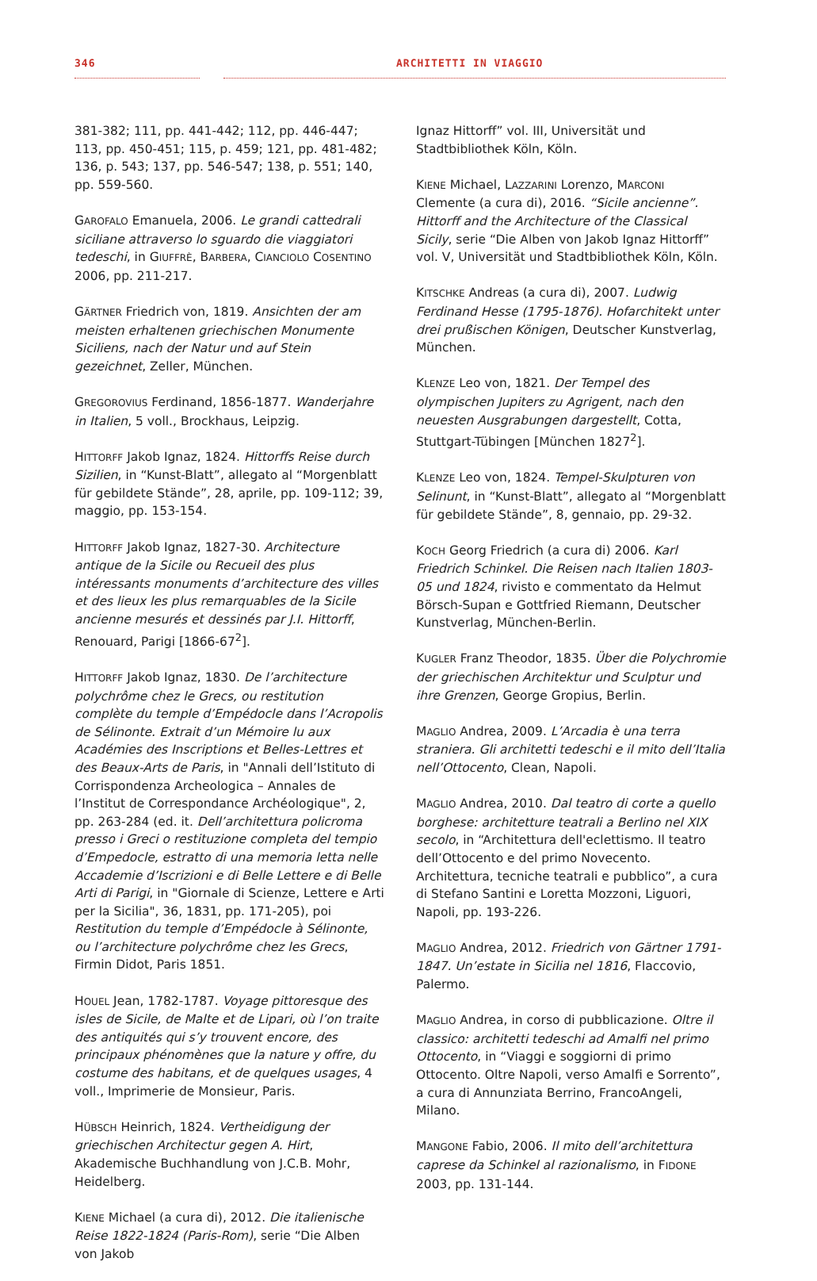346 ARCHITETTI IN VIAGGIO
381-382; 111, pp. 441-442; 112, pp. 446-447; 113, pp. 450-451; 115, p. 459; 121, pp. 481-482; 136, p. 543; 137, pp. 546-547; 138, p. 551; 140, pp. 559-560.
GAROFALO Emanuela, 2006. Le grandi cattedrali siciliane attraverso lo sguardo die viaggiatori tedeschi, in GIUFFRÈ, BARBERA, CIANCIOLO COSENTINO 2006, pp. 211-217.
GÄRTNER Friedrich von, 1819. Ansichten der am meisten erhaltenen griechischen Monumente Siciliens, nach der Natur und auf Stein gezeichnet, Zeller, München.
GREGOROVIUS Ferdinand, 1856-1877. Wanderjahre in Italien, 5 voll., Brockhaus, Leipzig.
HITTORFF Jakob Ignaz, 1824. Hittorffs Reise durch Sizilien, in “Kunst-Blatt”, allegato al “Morgenblatt für gebildete Stände”, 28, aprile, pp. 109-112; 39, maggio, pp. 153-154.
HITTORFF Jakob Ignaz, 1827-30. Architecture antique de la Sicile ou Recueil des plus intéressants monuments d’architecture des villes et des lieux les plus remarquables de la Sicile ancienne mesurés et dessinés par J.I. Hittorff, Renouard, Parigi [1866-67<sup>2</sup>].
HITTORFF Jakob Ignaz, 1830. De l’architecture polychrôme chez le Grecs, ou restitution complète du temple d’Empédocle dans l’Acropolis de Sélinonte. Extrait d’un Mémoire lu aux Académies des Inscriptions et Belles-Lettres et des Beaux-Arts de Paris, in "Annali dell’Istituto di Corrispondenza Archeologica – Annales de l’Institut de Correspondance Archéologique", 2, pp. 263-284 (ed. it. Dell’architettura policroma presso i Greci o restituzione completa del tempio d’Empedocle, estratto di una memoria letta nelle Accademie d’Iscrizioni e di Belle Lettere e di Belle Arti di Parigi, in "Giornale di Scienze, Lettere e Arti per la Sicilia", 36, 1831, pp. 171-205), poi Restitution du temple d’Empédocle à Sélinonte, ou l’architecture polychrôme chez les Grecs, Firmin Didot, Paris 1851.
HOUEL Jean, 1782-1787. Voyage pittoresque des isles de Sicile, de Malte et de Lipari, où l’on traite des antiquités qui s’y trouvent encore, des principaux phénomènes que la nature y offre, du costume des habitans, et de quelques usages, 4 voll., Imprimerie de Monsieur, Paris.
HÜBSCH Heinrich, 1824. Vertheidigung der griechischen Architectur gegen A. Hirt, Akademische Buchhandlung von J.C.B. Mohr, Heidelberg.
KIENE Michael (a cura di), 2012. Die italienische Reise 1822-1824 (Paris-Rom), serie “Die Alben von Jakob
Ignaz Hittorff” vol. III, Universität und Stadtbibliothek Köln, Köln.
KIENE Michael, LAZZARINI Lorenzo, MARCONI Clemente (a cura di), 2016. “Sicile ancienne”. Hittorff and the Architecture of the Classical Sicily, serie “Die Alben von Jakob Ignaz Hittorff” vol. V, Universität und Stadtbibliothek Köln, Köln.
KITSCHKE Andreas (a cura di), 2007. Ludwig Ferdinand Hesse (1795-1876). Hofarchitekt unter drei prußischen Königen, Deutscher Kunstverlag, München.
KLENZE Leo von, 1821. Der Tempel des olympischen Jupiters zu Agrigent, nach den neuesten Ausgrabungen dargestellt, Cotta, Stuttgart-Tübingen [München 1827<sup>2</sup>].
KLENZE Leo von, 1824. Tempel-Skulpturen von Selinunt, in “Kunst-Blatt”, allegato al “Morgenblatt für gebildete Stände”, 8, gennaio, pp. 29-32.
KOCH Georg Friedrich (a cura di) 2006. Karl Friedrich Schinkel. Die Reisen nach Italien 1803-05 und 1824, rivisto e commentato da Helmut Börsch-Supan e Gottfried Riemann, Deutscher Kunstverlag, München-Berlin.
KUGLER Franz Theodor, 1835. Über die Polychromie der griechischen Architektur und Sculptur und ihre Grenzen, George Gropius, Berlin.
MAGLIO Andrea, 2009. L’Arcadia è una terra straniera. Gli architetti tedeschi e il mito dell’Italia nell’Ottocento, Clean, Napoli.
MAGLIO Andrea, 2010. Dal teatro di corte a quello borghese: architetture teatrali a Berlino nel XIX secolo, in “Architettura dell'eclettismo. Il teatro dell’Ottocento e del primo Novecento. Architettura, tecniche teatrali e pubblico”, a cura di Stefano Santini e Loretta Mozzoni, Liguori, Napoli, pp. 193-226.
MAGLIO Andrea, 2012. Friedrich von Gärtner 1791-1847. Un’estate in Sicilia nel 1816, Flaccovio, Palermo.
MAGLIO Andrea, in corso di pubblicazione. Oltre il classico: architetti tedeschi ad Amalfi nel primo Ottocento, in “Viaggi e soggiorni di primo Ottocento. Oltre Napoli, verso Amalfi e Sorrento”, a cura di Annunziata Berrino, FrancoAngeli, Milano.
MANGONE Fabio, 2006. Il mito dell’architettura caprese da Schinkel al razionalismo, in FIDONE 2003, pp. 131-144.